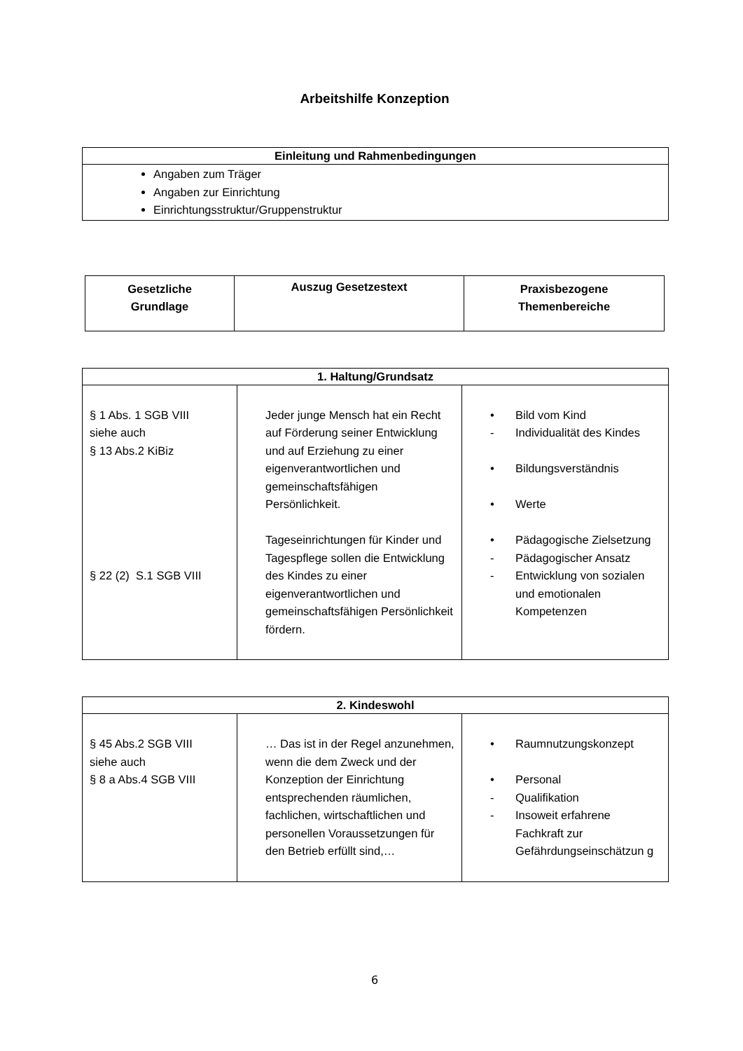Arbeitshilfe Konzeption
| Einleitung und Rahmenbedingungen |
| --- |
| Angaben zum Träger Angaben zur Einrichtung Einrichtungsstruktur/Gruppenstruktur |
| Gesetzliche Grundlage | Auszug Gesetzestext | Praxisbezogene Themenbereiche |
| --- | --- | --- |
| 1. Haltung/Grundsatz | | |
| --- | --- | --- |
| § 1 Abs. 1 SGB VIII siehe auch § 13 Abs.2 KiBiz § 22 (2) S.1 SGB VIII | Jeder junge Mensch hat ein Recht auf Förderung seiner Entwicklung und auf Erziehung zu einer eigenverantwortlichen und gemeinschaftsfähigen Persönlichkeit. Tageseinrichtungen für Kinder und Tagespflege sollen die Entwicklung des Kindes zu einer eigenverantwortlichen und gemeinschaftsfähigen Persönlichkeit fördern. | • Bild vom Kind - Individualität des Kindes • Bildungsverständnis • Werte • Pädagogische Zielsetzung - Pädagogischer Ansatz - Entwicklung von sozialen und emotionalen Kompetenzen |
| 2. Kindeswohl | | |
| --- | --- | --- |
| § 45 Abs.2 SGB VIII siehe auch § 8 a Abs.4 SGB VIII | … Das ist in der Regel anzunehmen, wenn die dem Zweck und der Konzeption der Einrichtung entsprechenden räumlichen, fachlichen, wirtschaftlichen und personellen Voraussetzungen für den Betrieb erfüllt sind,… | • Raumnutzungskonzept • Personal - Qualifikation - Insoweit erfahrene Fachkraft zur Gefährdungseinschätzun g |
6